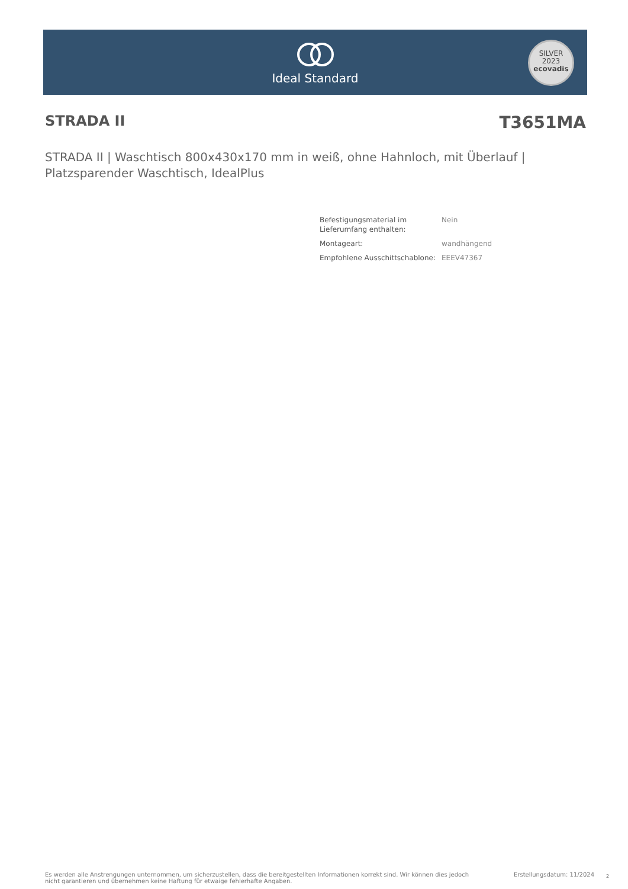Ideal Standard
SILVER
2023
ecovadis
STRADA II T3651MA
STRADA II | Waschtisch 800x430x170 mm in weiß, ohne Hahnloch, mit Überlauf | Platzsparender Waschtisch, IdealPlus
| Befestigungsmaterial im Lieferumfang enthalten: | Nein |
| Montageart: | wandhängend |
| Empfohlene Ausschittschablone: | EEEV47367 |
Es werden alle Anstrengungen unternommen, um sicherzustellen, dass die bereitgestellten Informationen korrekt sind. Wir können dies jedoch nicht garantieren und übernehmen keine Haftung für etwaige fehlerhafte Angaben.
Erstellungsdatum: 11/2024 2